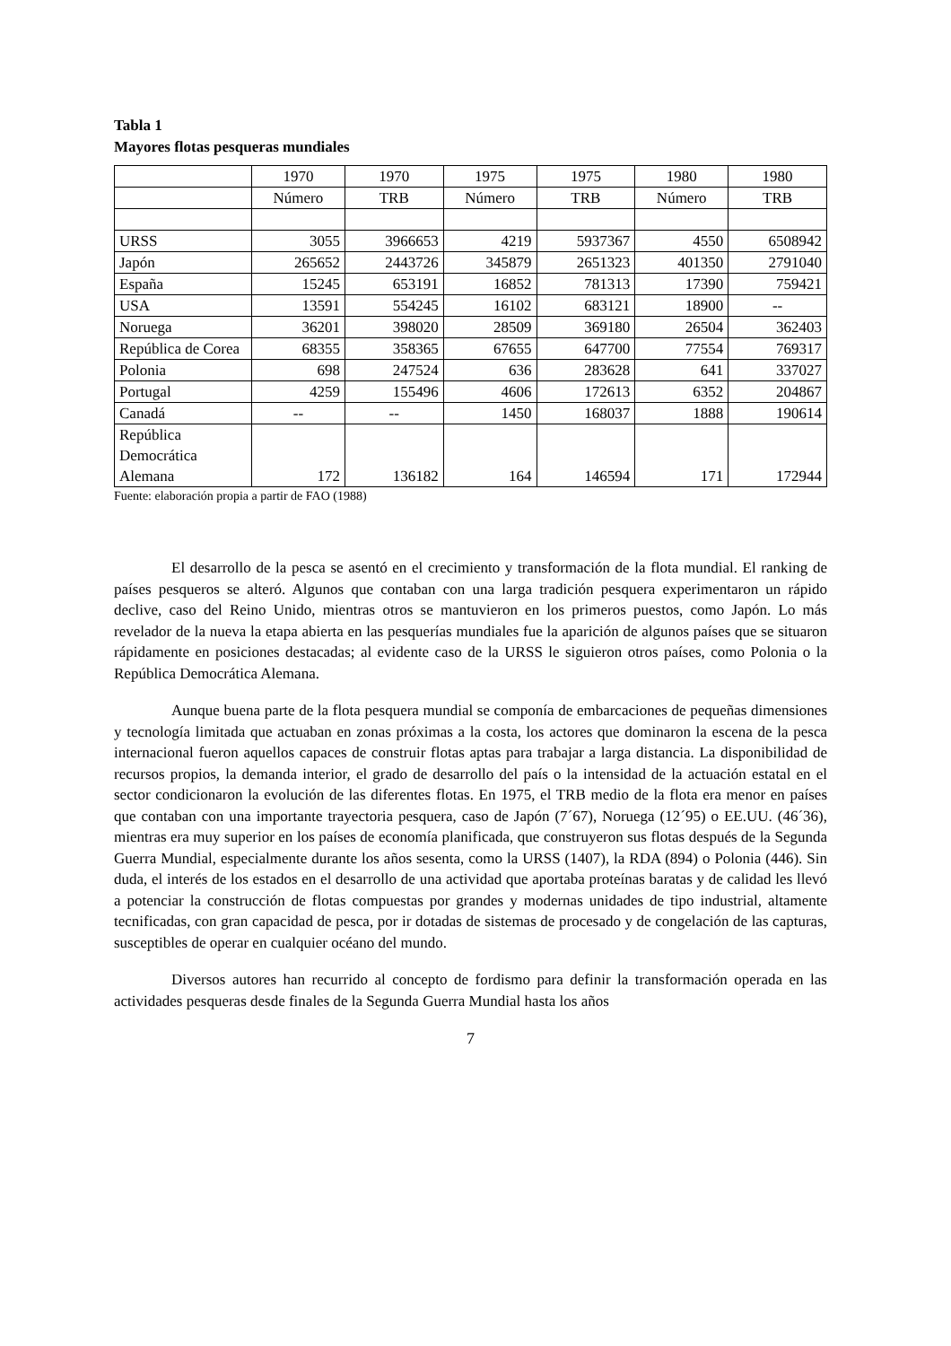Tabla 1
Mayores flotas pesqueras mundiales
| | 1970 | 1970 | 1975 | 1975 | 1980 | 1980 |
| --- | --- | --- | --- | --- | --- | --- |
| | Número | TRB | Número | TRB | Número | TRB |
| URSS | 3055 | 3966653 | 4219 | 5937367 | 4550 | 6508942 |
| Japón | 265652 | 2443726 | 345879 | 2651323 | 401350 | 2791040 |
| España | 15245 | 653191 | 16852 | 781313 | 17390 | 759421 |
| USA | 13591 | 554245 | 16102 | 683121 | 18900 | -- |
| Noruega | 36201 | 398020 | 28509 | 369180 | 26504 | 362403 |
| República de Corea | 68355 | 358365 | 67655 | 647700 | 77554 | 769317 |
| Polonia | 698 | 247524 | 636 | 283628 | 641 | 337027 |
| Portugal | 4259 | 155496 | 4606 | 172613 | 6352 | 204867 |
| Canadá | -- | -- | 1450 | 168037 | 1888 | 190614 |
| República Democrática Alemana | 172 | 136182 | 164 | 146594 | 171 | 172944 |
Fuente: elaboración propia a partir de FAO (1988)
El desarrollo de la pesca se asentó en el crecimiento y transformación de la flota mundial. El ranking de países pesqueros se alteró. Algunos que contaban con una larga tradición pesquera experimentaron un rápido declive, caso del Reino Unido, mientras otros se mantuvieron en los primeros puestos, como Japón. Lo más revelador de la nueva la etapa abierta en las pesquerías mundiales fue la aparición de algunos países que se situaron rápidamente en posiciones destacadas; al evidente caso de la URSS le siguieron otros países, como Polonia o la República Democrática Alemana.
Aunque buena parte de la flota pesquera mundial se componía de embarcaciones de pequeñas dimensiones y tecnología limitada que actuaban en zonas próximas a la costa, los actores que dominaron la escena de la pesca internacional fueron aquellos capaces de construir flotas aptas para trabajar a larga distancia. La disponibilidad de recursos propios, la demanda interior, el grado de desarrollo del país o la intensidad de la actuación estatal en el sector condicionaron la evolución de las diferentes flotas. En 1975, el TRB medio de la flota era menor en países que contaban con una importante trayectoria pesquera, caso de Japón (7´67), Noruega (12´95) o EE.UU. (46´36), mientras era muy superior en los países de economía planificada, que construyeron sus flotas después de la Segunda Guerra Mundial, especialmente durante los años sesenta, como la URSS (1407), la RDA (894) o Polonia (446). Sin duda, el interés de los estados en el desarrollo de una actividad que aportaba proteínas baratas y de calidad les llevó a potenciar la construcción de flotas compuestas por grandes y modernas unidades de tipo industrial, altamente tecnificadas, con gran capacidad de pesca, por ir dotadas de sistemas de procesado y de congelación de las capturas, susceptibles de operar en cualquier océano del mundo.
Diversos autores han recurrido al concepto de fordismo para definir la transformación operada en las actividades pesqueras desde finales de la Segunda Guerra Mundial hasta los años
7